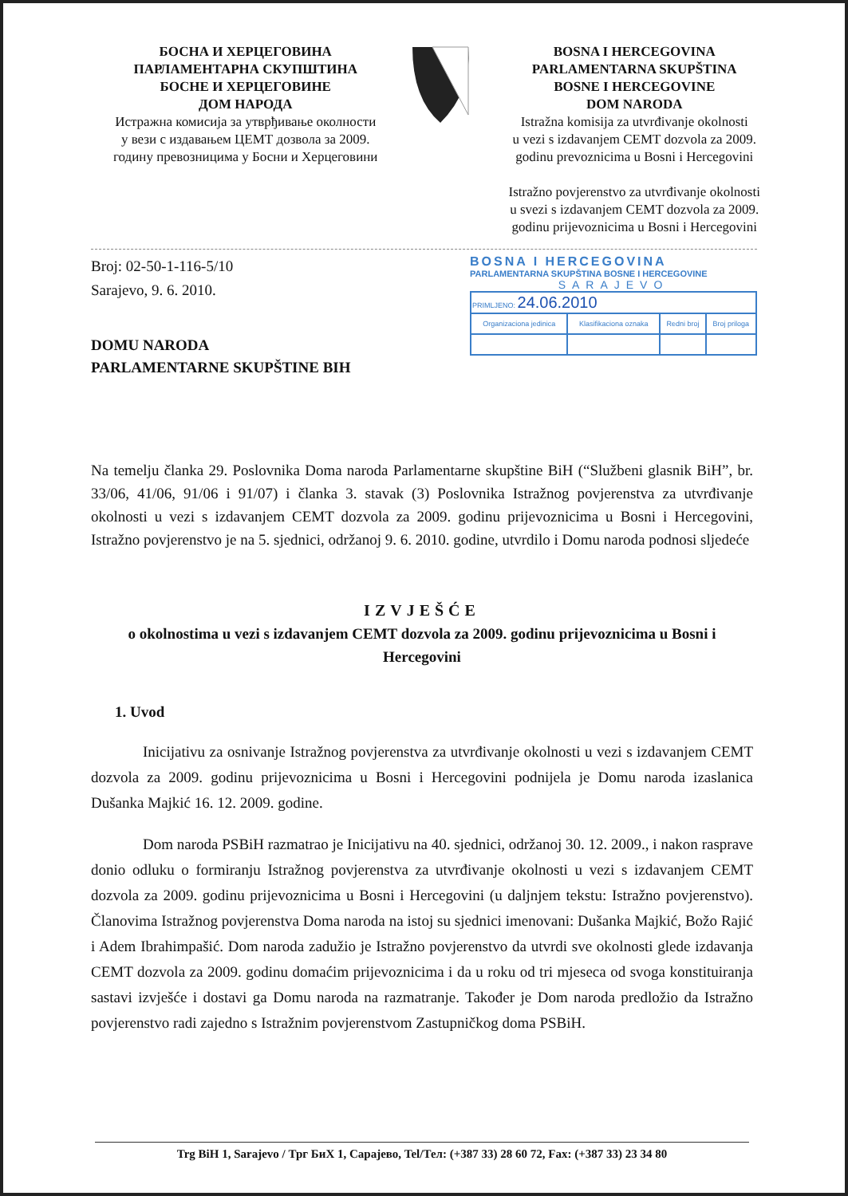БОСНА И ХЕРЦЕГОВИНА
ПАРЛАМЕНТАРНА СКУПШТИНА
БОСНЕ И ХЕРЦЕГОВИНЕ
ДОМ НАРОДА
Истражна комисија за утврђивање околности
у вези с издавањем ЦЕМТ дозвола за 2009.
годину превозницима у Босни и Херцеговини
BOSNA I HERCEGOVINA
PARLAMENTARNA SKUPŠTINA
BOSNE I HERCEGOVINE
DOM NARODA
Istražna komisija za utvrđivanje okolnosti
u vezi s izdavanjem CEMT dozvola za 2009.
godinu prevoznicima u Bosni i Hercegovini
Istražno povjerenstvo za utvrđivanje okolnosti
u svezi s izdavanjem CEMT dozvola za 2009.
godinu prijevoznicima u Bosni i Hercegovini
Broj: 02-50-1-116-5/10
Sarajevo, 9. 6. 2010.
DOMU NARODA
PARLAMENTARNE SKUPŠTINE BIH
BOSNA I HERCEGOVINA
PARLAMENTARNA SKUPŠTINA BOSNE I HERCEGOVINE
SARAJEVO
| PRIMLJENO: 24.06.2010 | | | |
| Organizaciona jedinica | Klasifikaciona oznaka | Redni broj | Broj priloga |
Na temelju članka 29. Poslovnika Doma naroda Parlamentarne skupštine BiH (“Službeni glasnik BiH”, br. 33/06, 41/06, 91/06 i 91/07) i članka 3. stavak (3) Poslovnika Istražnog povjerenstva za utvrđivanje okolnosti u vezi s izdavanjem CEMT dozvola za 2009. godinu prijevoznicima u Bosni i Hercegovini, Istražno povjerenstvo je na 5. sjednici, održanoj 9. 6. 2010. godine, utvrdilo i Domu naroda podnosi sljedeće
IZVJEŠĆE
o okolnostima u vezi s izdavanjem CEMT dozvola za 2009. godinu prijevoznicima u Bosni i Hercegovini
1. Uvod
Inicijativu za osnivanje Istražnog povjerenstva za utvrđivanje okolnosti u vezi s izdavanjem CEMT dozvola za 2009. godinu prijevoznicima u Bosni i Hercegovini podnijela je Domu naroda izaslanica Dušanka Majkić 16. 12. 2009. godine.
Dom naroda PSBiH razmatrao je Inicijativu na 40. sjednici, održanoj 30. 12. 2009., i nakon rasprave donio odluku o formiranju Istražnog povjerenstva za utvrđivanje okolnosti u vezi s izdavanjem CEMT dozvola za 2009. godinu prijevoznicima u Bosni i Hercegovini (u daljnjem tekstu: Istražno povjerenstvo). Članovima Istražnog povjerenstva Doma naroda na istoj su sjednici imenovani: Dušanka Majkić, Božo Rajić i Adem Ibrahimpašić. Dom naroda zadužio je Istražno povjerenstvo da utvrdi sve okolnosti glede izdavanja CEMT dozvola za 2009. godinu domaćim prijevoznicima i da u roku od tri mjeseca od svoga konstituiranja sastavi izvješće i dostavi ga Domu naroda na razmatranje. Također je Dom naroda predložio da Istražno povjerenstvo radi zajedno s Istražnim povjerenstvom Zastupničkog doma PSBiH.
Trg BiH 1, Sarajevo / Трг БиХ 1, Сарајево, Tel/Тел: (+387 33) 28 60 72, Fax: (+387 33) 23 34 80